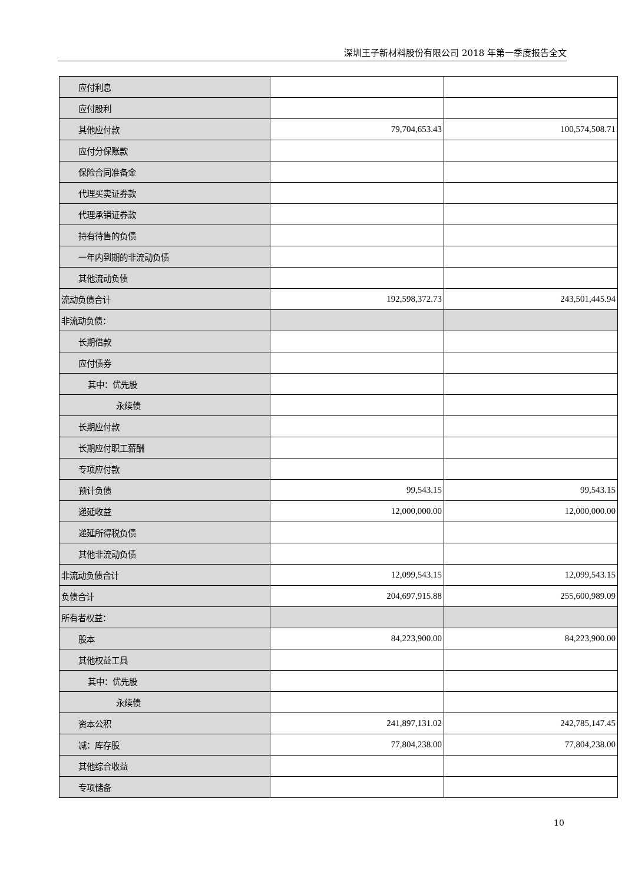深圳王子新材料股份有限公司 2018 年第一季度报告全文
| 应付利息 | | |
| 应付股利 | | |
| 其他应付款 | 79,704,653.43 | 100,574,508.71 |
| 应付分保账款 | | |
| 保险合同准备金 | | |
| 代理买卖证券款 | | |
| 代理承销证券款 | | |
| 持有待售的负债 | | |
| 一年内到期的非流动负债 | | |
| 其他流动负债 | | |
| 流动负债合计 | 192,598,372.73 | 243,501,445.94 |
| 非流动负债： | | |
| 长期借款 | | |
| 应付债券 | | |
| 其中：优先股 | | |
| 永续债 | | |
| 长期应付款 | | |
| 长期应付职工薪酬 | | |
| 专项应付款 | | |
| 预计负债 | 99,543.15 | 99,543.15 |
| 递延收益 | 12,000,000.00 | 12,000,000.00 |
| 递延所得税负债 | | |
| 其他非流动负债 | | |
| 非流动负债合计 | 12,099,543.15 | 12,099,543.15 |
| 负债合计 | 204,697,915.88 | 255,600,989.09 |
| 所有者权益： | | |
| 股本 | 84,223,900.00 | 84,223,900.00 |
| 其他权益工具 | | |
| 其中：优先股 | | |
| 永续债 | | |
| 资本公积 | 241,897,131.02 | 242,785,147.45 |
| 减：库存股 | 77,804,238.00 | 77,804,238.00 |
| 其他综合收益 | | |
| 专项储备 | | |
10